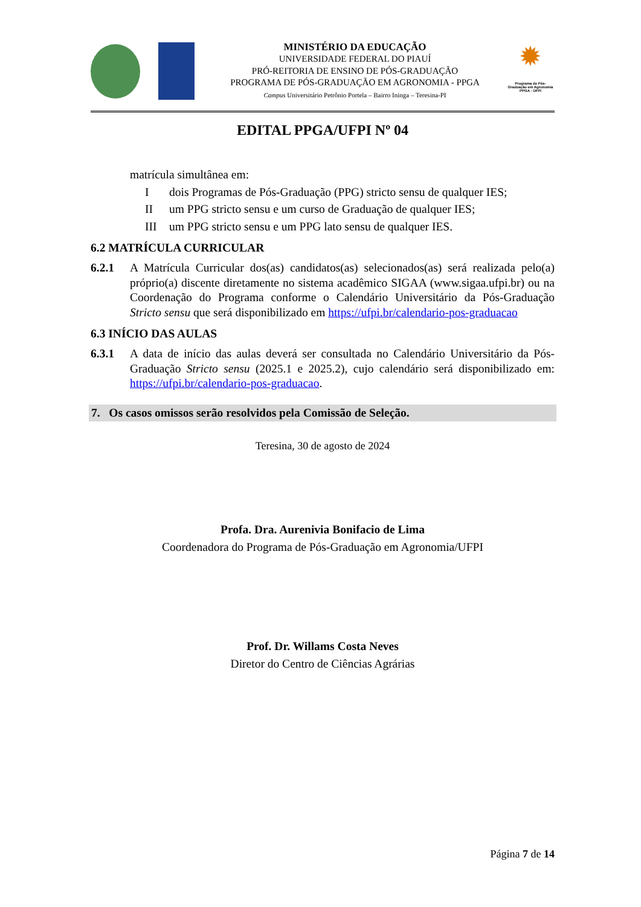MINISTÉRIO DA EDUCAÇÃO
UNIVERSIDADE FEDERAL DO PIAUÍ
PRÓ-REITORIA DE ENSINO DE PÓS-GRADUAÇÃO
PROGRAMA DE PÓS-GRADUAÇÃO EM AGRONOMIA - PPGA
Campus Universitário Petrônio Portela – Bairro Ininga – Teresina-PI
✹
Programa de Pós-Graduação em Agronomia PPGA - UFPI
EDITAL PPGA/UFPI Nº 04
matrícula simultânea em:
Idois Programas de Pós-Graduação (PPG) stricto sensu de qualquer IES;
II um PPG stricto sensu e um curso de Graduação de qualquer IES;
III um PPG stricto sensu e um PPG lato sensu de qualquer IES.
6.2 MATRÍCULA CURRICULAR
6.2.1 A Matrícula Curricular dos(as) candidatos(as) selecionados(as) será realizada pelo(a) próprio(a) discente diretamente no sistema acadêmico SIGAA (www.sigaa.ufpi.br) ou na Coordenação do Programa conforme o Calendário Universitário da Pós-Graduação Stricto sensu que será disponibilizado em https://ufpi.br/calendario-pos-graduacao
6.3 INÍCIO DAS AULAS
6.3.1 A data de início das aulas deverá ser consultada no Calendário Universitário da Pós- Graduação Stricto sensu (2025.1 e 2025.2), cujo calendário será disponibilizado em: https://ufpi.br/calendario-pos-graduacao.
7. Os casos omissos serão resolvidos pela Comissão de Seleção.
Teresina, 30 de agosto de 2024
Profa. Dra. Aurenivia Bonifacio de Lima
Coordenadora do Programa de Pós-Graduação em Agronomia/UFPI
Prof. Dr. Willams Costa Neves
Diretor do Centro de Ciências Agrárias
Página 7 de 14